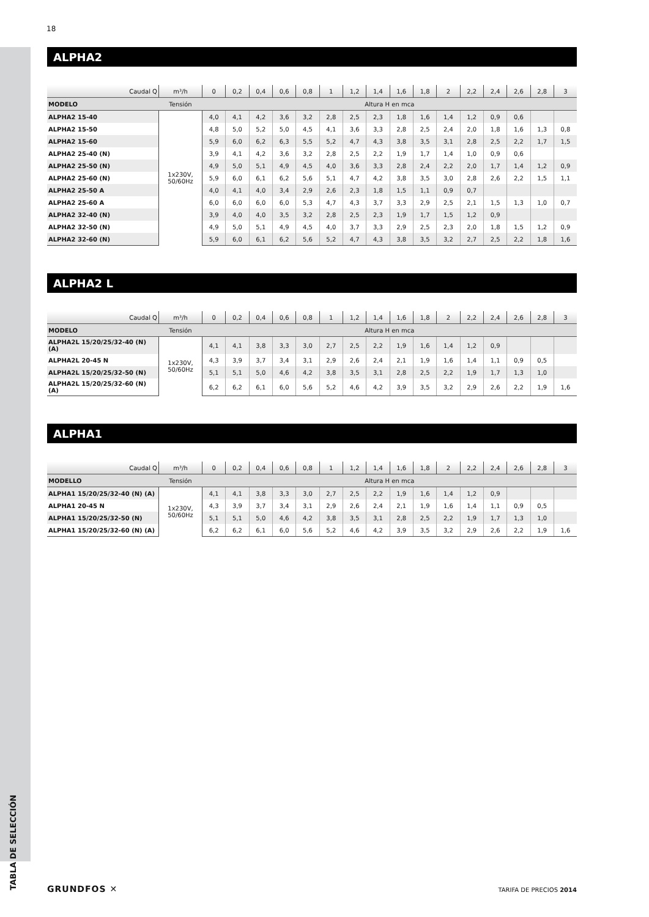TABLA DE SELECCIÓN
18
ALPHA2
| Caudal Q | m³/h | 0 | 0,2 | 0,4 | 0,6 | 0,8 | 1 | 1,2 | 1,4 | 1,6 | 1,8 | 2 | 2,2 | 2,4 | 2,6 | 2,8 | 3 |
| --- | --- | --- | --- | --- | --- | --- | --- | --- | --- | --- | --- | --- | --- | --- | --- | --- | --- |
| MODELO | Tensión | Altura H en mca | | | | | | | | | | | | | | | |
| ALPHA2 15-40 | 1x230V, 50/60Hz | 4,0 | 4,1 | 4,2 | 3,6 | 3,2 | 2,8 | 2,5 | 2,3 | 1,8 | 1,6 | 1,4 | 1,2 | 0,9 | 0,6 | | |
| ALPHA2 15-50 | | 4,8 | 5,0 | 5,2 | 5,0 | 4,5 | 4,1 | 3,6 | 3,3 | 2,8 | 2,5 | 2,4 | 2,0 | 1,8 | 1,6 | 1,3 | 0,8 |
| ALPHA2 15-60 | | 5,9 | 6,0 | 6,2 | 6,3 | 5,5 | 5,2 | 4,7 | 4,3 | 3,8 | 3,5 | 3,1 | 2,8 | 2,5 | 2,2 | 1,7 | 1,5 |
| ALPHA2 25-40 (N) | | 3,9 | 4,1 | 4,2 | 3,6 | 3,2 | 2,8 | 2,5 | 2,2 | 1,9 | 1,7 | 1,4 | 1,0 | 0,9 | 0,6 | | |
| ALPHA2 25-50 (N) | | 4,9 | 5,0 | 5,1 | 4,9 | 4,5 | 4,0 | 3,6 | 3,3 | 2,8 | 2,4 | 2,2 | 2,0 | 1,7 | 1,4 | 1,2 | 0,9 |
| ALPHA2 25-60 (N) | | 5,9 | 6,0 | 6,1 | 6,2 | 5,6 | 5,1 | 4,7 | 4,2 | 3,8 | 3,5 | 3,0 | 2,8 | 2,6 | 2,2 | 1,5 | 1,1 |
| ALPHA2 25-50 A | | 4,0 | 4,1 | 4,0 | 3,4 | 2,9 | 2,6 | 2,3 | 1,8 | 1,5 | 1,1 | 0,9 | 0,7 | | | | |
| ALPHA2 25-60 A | | 6,0 | 6,0 | 6,0 | 6,0 | 5,3 | 4,7 | 4,3 | 3,7 | 3,3 | 2,9 | 2,5 | 2,1 | 1,5 | 1,3 | 1,0 | 0,7 |
| ALPHA2 32-40 (N) | | 3,9 | 4,0 | 4,0 | 3,5 | 3,2 | 2,8 | 2,5 | 2,3 | 1,9 | 1,7 | 1,5 | 1,2 | 0,9 | | | |
| ALPHA2 32-50 (N) | | 4,9 | 5,0 | 5,1 | 4,9 | 4,5 | 4,0 | 3,7 | 3,3 | 2,9 | 2,5 | 2,3 | 2,0 | 1,8 | 1,5 | 1,2 | 0,9 |
| ALPHA2 32-60 (N) | | 5,9 | 6,0 | 6,1 | 6,2 | 5,6 | 5,2 | 4,7 | 4,3 | 3,8 | 3,5 | 3,2 | 2,7 | 2,5 | 2,2 | 1,8 | 1,6 |
ALPHA2 L
| Caudal Q | m³/h | 0 | 0,2 | 0,4 | 0,6 | 0,8 | 1 | 1,2 | 1,4 | 1,6 | 1,8 | 2 | 2,2 | 2,4 | 2,6 | 2,8 | 3 |
| --- | --- | --- | --- | --- | --- | --- | --- | --- | --- | --- | --- | --- | --- | --- | --- | --- | --- |
| MODELO | Tensión | Altura H en mca | | | | | | | | | | | | | | | |
| ALPHA2L 15/20/25/32-40 (N) (A) | 1x230V, 50/60Hz | 4,1 | 4,1 | 3,8 | 3,3 | 3,0 | 2,7 | 2,5 | 2,2 | 1,9 | 1,6 | 1,4 | 1,2 | 0,9 | | | |
| ALPHA2L 20-45 N | | 4,3 | 3,9 | 3,7 | 3,4 | 3,1 | 2,9 | 2,6 | 2,4 | 2,1 | 1,9 | 1,6 | 1,4 | 1,1 | 0,9 | 0,5 | |
| ALPHA2L 15/20/25/32-50 (N) | | 5,1 | 5,1 | 5,0 | 4,6 | 4,2 | 3,8 | 3,5 | 3,1 | 2,8 | 2,5 | 2,2 | 1,9 | 1,7 | 1,3 | 1,0 | |
| ALPHA2L 15/20/25/32-60 (N) (A) | | 6,2 | 6,2 | 6,1 | 6,0 | 5,6 | 5,2 | 4,6 | 4,2 | 3,9 | 3,5 | 3,2 | 2,9 | 2,6 | 2,2 | 1,9 | 1,6 |
ALPHA1
| Caudal Q | m³/h | 0 | 0,2 | 0,4 | 0,6 | 0,8 | 1 | 1,2 | 1,4 | 1,6 | 1,8 | 2 | 2,2 | 2,4 | 2,6 | 2,8 | 3 |
| --- | --- | --- | --- | --- | --- | --- | --- | --- | --- | --- | --- | --- | --- | --- | --- | --- | --- |
| MODELLO | Tensión | Altura H en mca | | | | | | | | | | | | | | | |
| ALPHA1 15/20/25/32-40 (N) (A) | 1x230V, 50/60Hz | 4,1 | 4,1 | 3,8 | 3,3 | 3,0 | 2,7 | 2,5 | 2,2 | 1,9 | 1,6 | 1,4 | 1,2 | 0,9 | | | |
| ALPHA1 20-45 N | | 4,3 | 3,9 | 3,7 | 3,4 | 3,1 | 2,9 | 2,6 | 2,4 | 2,1 | 1,9 | 1,6 | 1,4 | 1,1 | 0,9 | 0,5 | |
| ALPHA1 15/20/25/32-50 (N) | | 5,1 | 5,1 | 5,0 | 4,6 | 4,2 | 3,8 | 3,5 | 3,1 | 2,8 | 2,5 | 2,2 | 1,9 | 1,7 | 1,3 | 1,0 | |
| ALPHA1 15/20/25/32-60 (N) (A) | | 6,2 | 6,2 | 6,1 | 6,0 | 5,6 | 5,2 | 4,6 | 4,2 | 3,9 | 3,5 | 3,2 | 2,9 | 2,6 | 2,2 | 1,9 | 1,6 |
GRUNDFOS ✕ TARIFA DE PRECIOS 2014